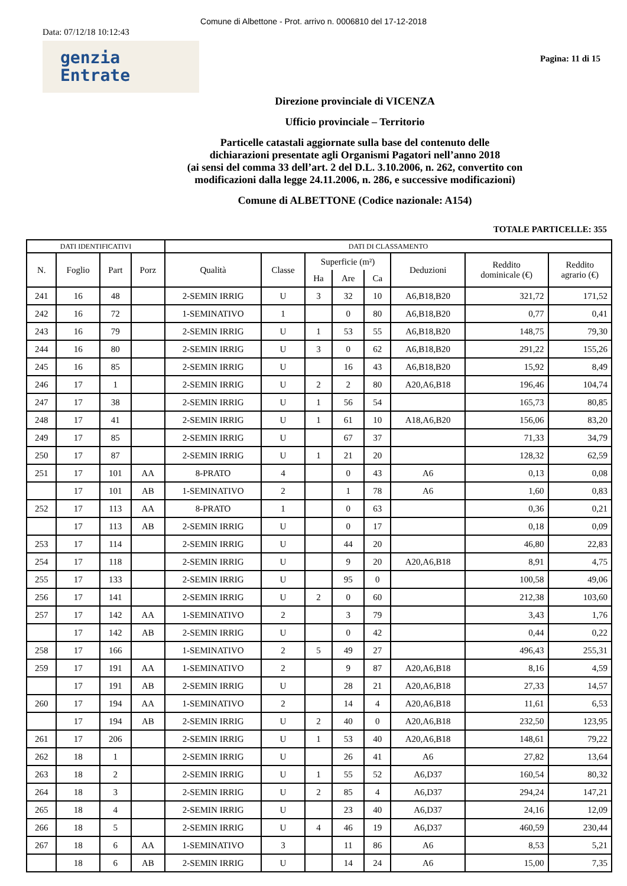Comune di Albettone - Prot. arrivo n. 0006810 del 17-12-2018
Data: 07/12/18 10:12:43
genzia
Entrate
Pagina: 11 di 15
Direzione provinciale di VICENZA
Ufficio provinciale – Territorio
Particelle catastali aggiornate sulla base del contenuto delle
dichiarazioni presentate agli Organismi Pagatori nell’anno 2018
(ai sensi del comma 33 dell’art. 2 del D.L. 3.10.2006, n. 262, convertito con
modificazioni dalla legge 24.11.2006, n. 286, e successive modificazioni)
Comune di ALBETTONE (Codice nazionale: A154)
TOTALE PARTICELLE: 355
| DATI IDENTIFICATIVI | | | | DATI DI CLASSAMENTO | | | | | | | |
| --- | --- | --- | --- | --- | --- | --- | --- | --- | --- | --- | --- |
| N. | Foglio | Part | Porz | Qualità | Classe | Superficie (m²) | | | Deduzioni | Reddito dominicale (€) | Reddito agrario (€) |
| | | | | | | Ha | Are | Ca | | | |
| 241 | 16 | 48 | | 2-SEMIN IRRIG | U | 3 | 32 | 10 | A6,B18,B20 | 321,72 | 171,52 |
| 242 | 16 | 72 | | 1-SEMINATIVO | 1 | | 0 | 80 | A6,B18,B20 | 0,77 | 0,41 |
| 243 | 16 | 79 | | 2-SEMIN IRRIG | U | 1 | 53 | 55 | A6,B18,B20 | 148,75 | 79,30 |
| 244 | 16 | 80 | | 2-SEMIN IRRIG | U | 3 | 0 | 62 | A6,B18,B20 | 291,22 | 155,26 |
| 245 | 16 | 85 | | 2-SEMIN IRRIG | U | | 16 | 43 | A6,B18,B20 | 15,92 | 8,49 |
| 246 | 17 | 1 | | 2-SEMIN IRRIG | U | 2 | 2 | 80 | A20,A6,B18 | 196,46 | 104,74 |
| 247 | 17 | 38 | | 2-SEMIN IRRIG | U | 1 | 56 | 54 | | 165,73 | 80,85 |
| 248 | 17 | 41 | | 2-SEMIN IRRIG | U | 1 | 61 | 10 | A18,A6,B20 | 156,06 | 83,20 |
| 249 | 17 | 85 | | 2-SEMIN IRRIG | U | | 67 | 37 | | 71,33 | 34,79 |
| 250 | 17 | 87 | | 2-SEMIN IRRIG | U | 1 | 21 | 20 | | 128,32 | 62,59 |
| 251 | 17 | 101 | AA | 8-PRATO | 4 | | 0 | 43 | A6 | 0,13 | 0,08 |
| | 17 | 101 | AB | 1-SEMINATIVO | 2 | | 1 | 78 | A6 | 1,60 | 0,83 |
| 252 | 17 | 113 | AA | 8-PRATO | 1 | | 0 | 63 | | 0,36 | 0,21 |
| | 17 | 113 | AB | 2-SEMIN IRRIG | U | | 0 | 17 | | 0,18 | 0,09 |
| 253 | 17 | 114 | | 2-SEMIN IRRIG | U | | 44 | 20 | | 46,80 | 22,83 |
| 254 | 17 | 118 | | 2-SEMIN IRRIG | U | | 9 | 20 | A20,A6,B18 | 8,91 | 4,75 |
| 255 | 17 | 133 | | 2-SEMIN IRRIG | U | | 95 | 0 | | 100,58 | 49,06 |
| 256 | 17 | 141 | | 2-SEMIN IRRIG | U | 2 | 0 | 60 | | 212,38 | 103,60 |
| 257 | 17 | 142 | AA | 1-SEMINATIVO | 2 | | 3 | 79 | | 3,43 | 1,76 |
| | 17 | 142 | AB | 2-SEMIN IRRIG | U | | 0 | 42 | | 0,44 | 0,22 |
| 258 | 17 | 166 | | 1-SEMINATIVO | 2 | 5 | 49 | 27 | | 496,43 | 255,31 |
| 259 | 17 | 191 | AA | 1-SEMINATIVO | 2 | | 9 | 87 | A20,A6,B18 | 8,16 | 4,59 |
| | 17 | 191 | AB | 2-SEMIN IRRIG | U | | 28 | 21 | A20,A6,B18 | 27,33 | 14,57 |
| 260 | 17 | 194 | AA | 1-SEMINATIVO | 2 | | 14 | 4 | A20,A6,B18 | 11,61 | 6,53 |
| | 17 | 194 | AB | 2-SEMIN IRRIG | U | 2 | 40 | 0 | A20,A6,B18 | 232,50 | 123,95 |
| 261 | 17 | 206 | | 2-SEMIN IRRIG | U | 1 | 53 | 40 | A20,A6,B18 | 148,61 | 79,22 |
| 262 | 18 | 1 | | 2-SEMIN IRRIG | U | | 26 | 41 | A6 | 27,82 | 13,64 |
| 263 | 18 | 2 | | 2-SEMIN IRRIG | U | 1 | 55 | 52 | A6,D37 | 160,54 | 80,32 |
| 264 | 18 | 3 | | 2-SEMIN IRRIG | U | 2 | 85 | 4 | A6,D37 | 294,24 | 147,21 |
| 265 | 18 | 4 | | 2-SEMIN IRRIG | U | | 23 | 40 | A6,D37 | 24,16 | 12,09 |
| 266 | 18 | 5 | | 2-SEMIN IRRIG | U | 4 | 46 | 19 | A6,D37 | 460,59 | 230,44 |
| 267 | 18 | 6 | AA | 1-SEMINATIVO | 3 | | 11 | 86 | A6 | 8,53 | 5,21 |
| | 18 | 6 | AB | 2-SEMIN IRRIG | U | | 14 | 24 | A6 | 15,00 | 7,35 |